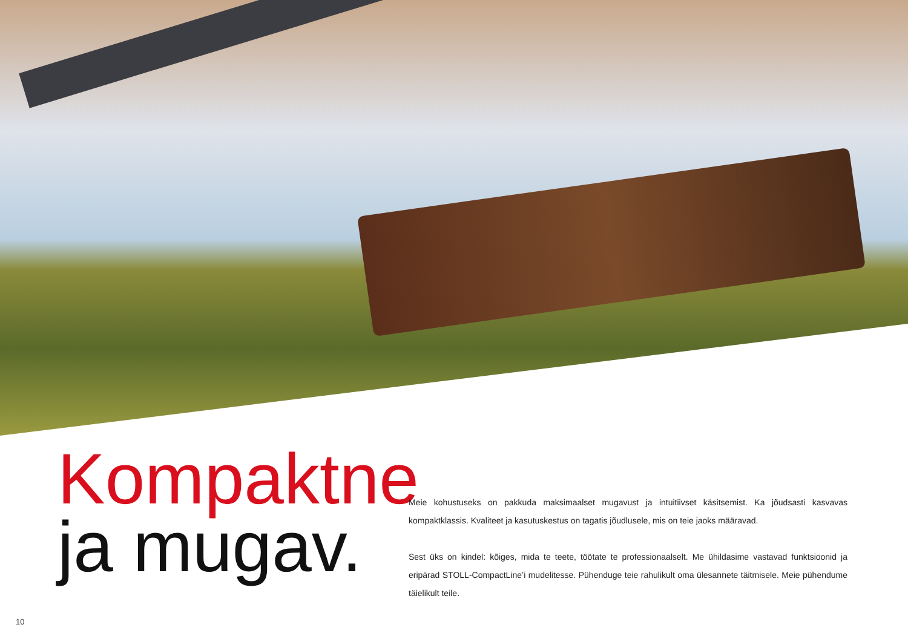Kompaktne
ja mugav.
Meie kohustuseks on pakkuda maksimaalset mugavust ja intuitiivset käsitsemist. Ka jõudsasti kasvavas kompaktklassis. Kvaliteet ja kasutuskestus on tagatis jõudlusele, mis on teie jaoks määravad.
Sest üks on kindel: kõiges, mida te teete, töötate te professionaalselt. Me ühildasime vastavad funktsioonid ja eripärad STOLL-CompactLine’i mudelitesse. Pühenduge teie rahulikult oma ülesannete täitmisele. Meie pühendume täielikult teile.
10